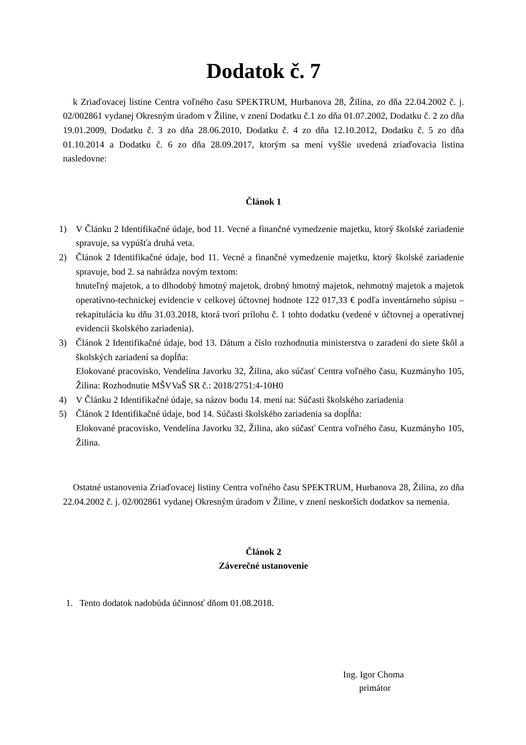Dodatok č. 7
k Zriaďovacej listine Centra voľného času SPEKTRUM, Hurbanova 28, Žilina, zo dňa 22.04.2002 č. j. 02/002861 vydanej Okresným úradom v Žiline, v znení Dodatku č.1 zo dňa 01.07.2002, Dodatku č. 2 zo dňa 19.01.2009, Dodatku č. 3 zo dňa 28.06.2010, Dodatku č. 4 zo dňa 12.10.2012, Dodatku č. 5 zo dňa 01.10.2014 a Dodatku č. 6 zo dňa 28.09.2017, ktorým sa mení vyššie uvedená zriaďovacia listina nasledovne:
Článok 1
1) V Článku 2 Identifikačné údaje, bod 11. Vecné a finančné vymedzenie majetku, ktorý školské zariadenie spravuje, sa vypúšťa druhá veta.
2) Článok 2 Identifikačné údaje, bod 11. Vecné a finančné vymedzenie majetku, ktorý školské zariadenie spravuje, bod 2. sa nahrádza novým textom:
hnuteľný majetok, a to dlhodobý hmotný majetok, drobný hmotný majetok, nehmotný majetok a majetok operatívno-technickej evidencie v celkovej účtovnej hodnote 122 017,33 € podľa inventárneho súpisu – rekapitulácia ku dňu 31.03.2018, ktorá tvorí prílohu č. 1 tohto dodatku (vedené v účtovnej a operatívnej evidencii školského zariadenia).
3) Článok 2 Identifikačné údaje, bod 13. Dátum a číslo rozhodnutia ministerstva o zaradení do siete škôl a školských zariadení sa dopĺňa:
Elokované pracovisko, Vendelína Javorku 32, Žilina, ako súčasť Centra voľného času, Kuzmányho 105, Žilina: Rozhodnutie MŠVVaŠ SR č.: 2018/2751:4-10H0
4) V Článku 2 Identifikačné údaje, sa názov bodu 14. mení na: Súčasti školského zariadenia
5) Článok 2 Identifikačné údaje, bod 14. Súčasti školského zariadenia sa dopĺňa:
Elokované pracovisko, Vendelína Javorku 32, Žilina, ako súčasť Centra voľného času, Kuzmányho 105, Žilina.
Ostatné ustanovenia Zriaďovacej listiny Centra voľného času SPEKTRUM, Hurbanova 28, Žilina, zo dňa 22.04.2002 č. j. 02/002861 vydanej Okresným úradom v Žiline, v znení neskorších dodatkov sa nemenia.
Článok 2
Záverečné ustanovenie
1. Tento dodatok nadobúda účinnosť dňom 01.08.2018.
Ing. Igor Choma
primátor